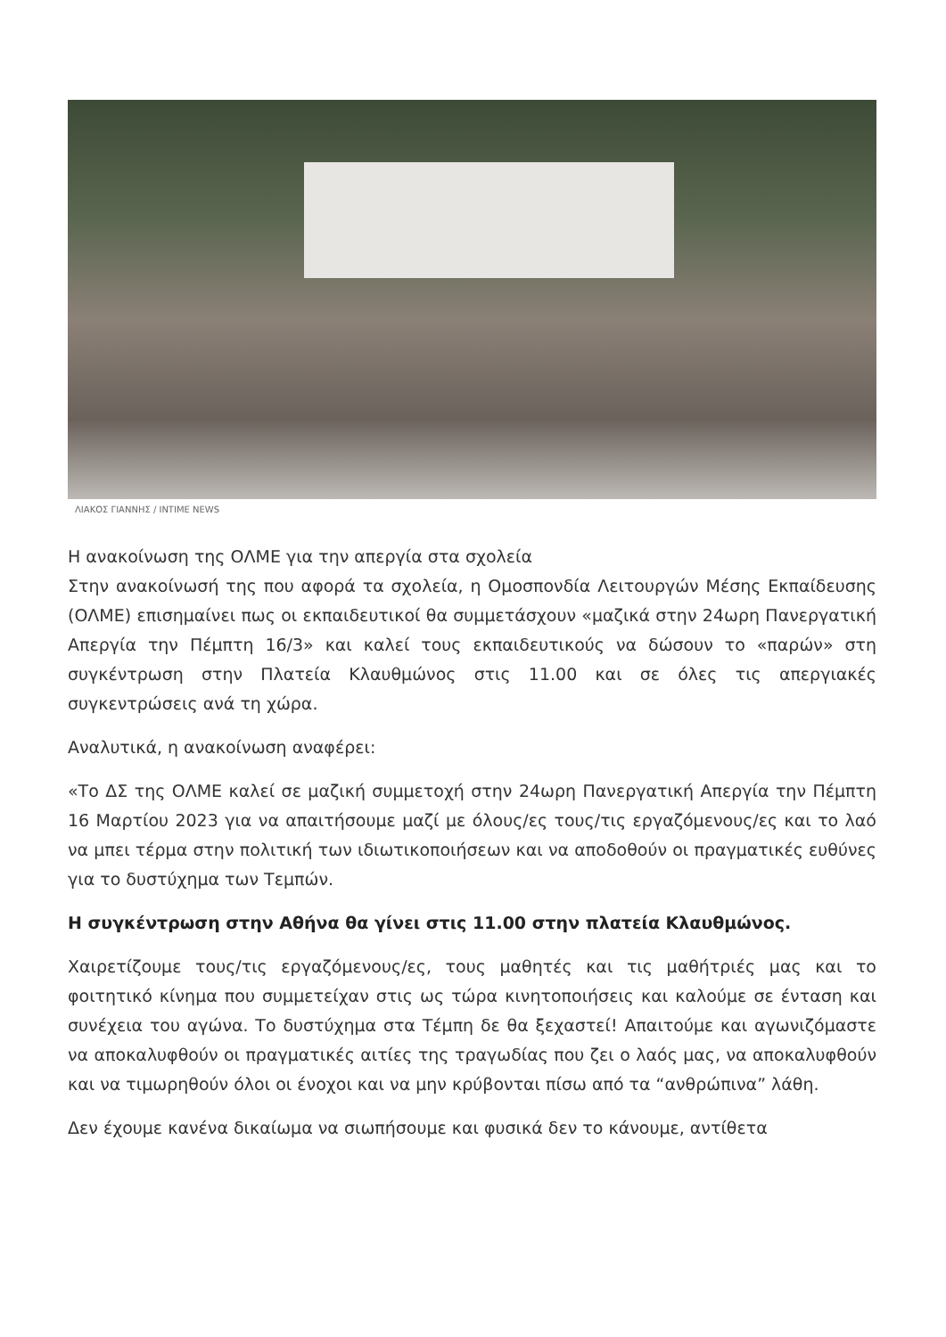ΛΙΑΚΟΣ ΓΙΑΝΝΗΣ / INTIME NEWS
Η ανακοίνωση της ΟΛΜΕ για την απεργία στα σχολεία
Στην ανακοίνωσή της που αφορά τα σχολεία, η Ομοσπονδία Λειτουργών Μέσης Εκπαίδευσης (ΟΛΜΕ) επισημαίνει πως οι εκπαιδευτικοί θα συμμετάσχουν «μαζικά στην 24ωρη Πανεργατική Απεργία την Πέμπτη 16/3» και καλεί τους εκπαιδευτικούς να δώσουν το «παρών» στη συγκέντρωση στην Πλατεία Κλαυθμώνος στις 11.00 και σε όλες τις απεργιακές συγκεντρώσεις ανά τη χώρα.
Αναλυτικά, η ανακοίνωση αναφέρει:
«Το ΔΣ της ΟΛΜΕ καλεί σε μαζική συμμετοχή στην 24ωρη Πανεργατική Απεργία την Πέμπτη 16 Μαρτίου 2023 για να απαιτήσουμε μαζί με όλους/ες τους/τις εργαζόμενους/ες και το λαό να μπει τέρμα στην πολιτική των ιδιωτικοποιήσεων και να αποδοθούν οι πραγματικές ευθύνες για το δυστύχημα των Τεμπών.
Η συγκέντρωση στην Αθήνα θα γίνει στις 11.00 στην πλατεία Κλαυθμώνος.
Χαιρετίζουμε τους/τις εργαζόμενους/ες, τους μαθητές και τις μαθήτριές μας και το φοιτητικό κίνημα που συμμετείχαν στις ως τώρα κινητοποιήσεις και καλούμε σε ένταση και συνέχεια του αγώνα. Το δυστύχημα στα Τέμπη δε θα ξεχαστεί! Απαιτούμε και αγωνιζόμαστε να αποκαλυφθούν οι πραγματικές αιτίες της τραγωδίας που ζει ο λαός μας, να αποκαλυφθούν και να τιμωρηθούν όλοι οι ένοχοι και να μην κρύβονται πίσω από τα “ανθρώπινα” λάθη.
Δεν έχουμε κανένα δικαίωμα να σιωπήσουμε και φυσικά δεν το κάνουμε, αντίθετα